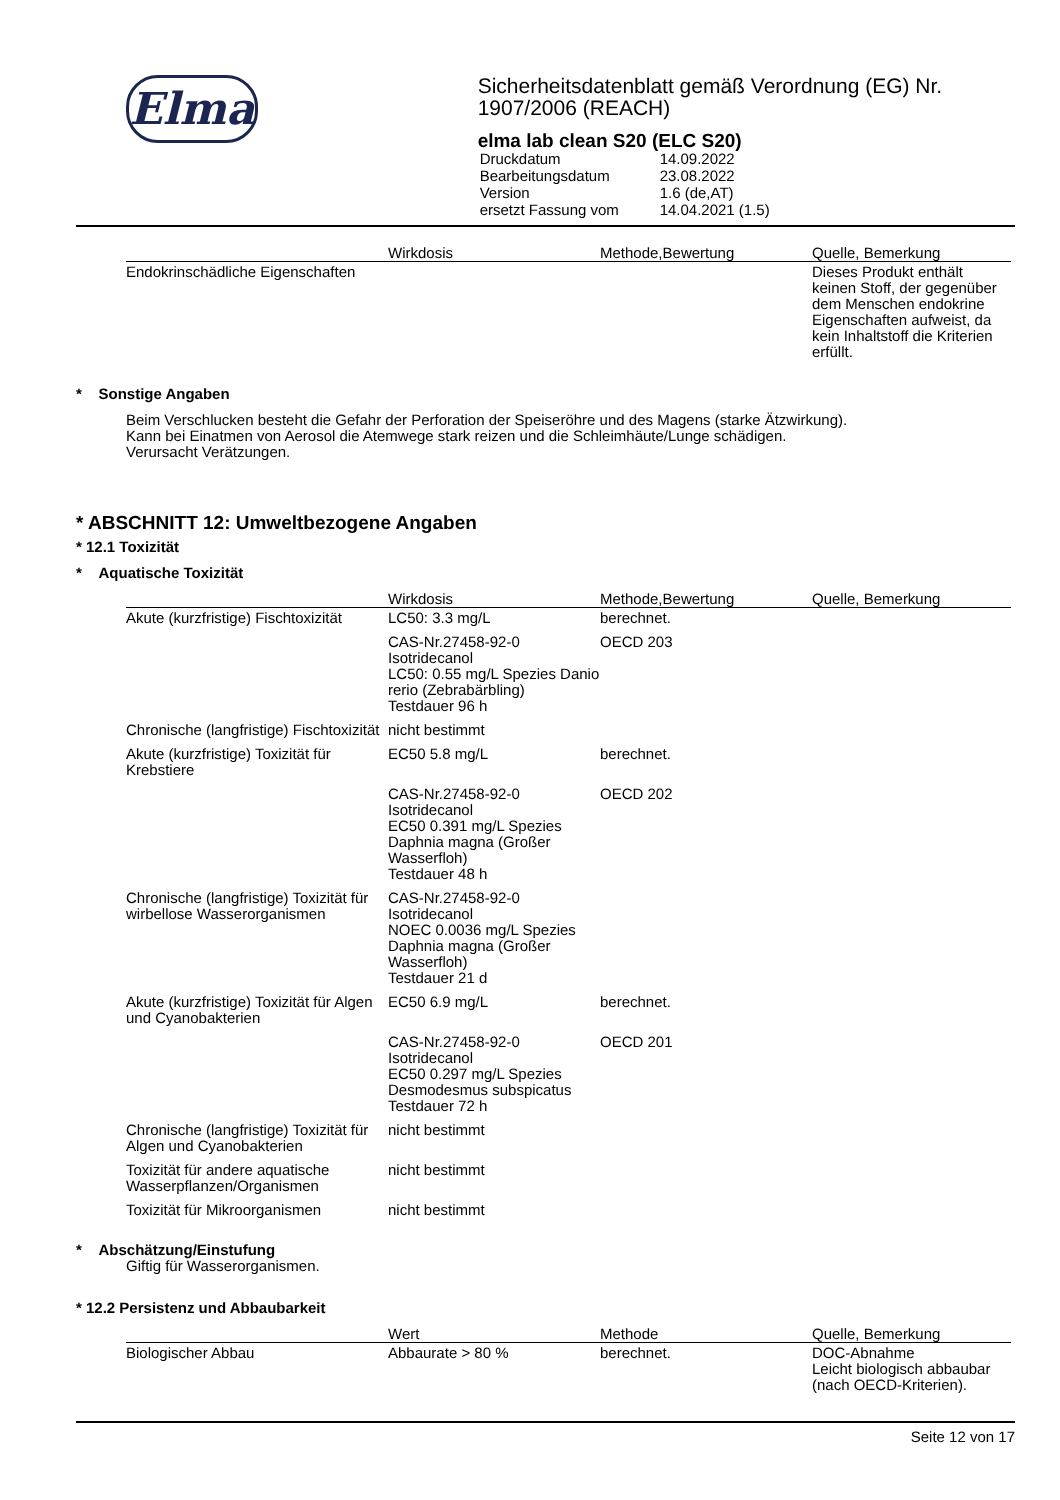Elma
Sicherheitsdatenblatt gemäß Verordnung (EG) Nr. 1907/2006 (REACH)
elma lab clean S20 (ELC S20)
| Druckdatum | 14.09.2022 |
| Bearbeitungsdatum | 23.08.2022 |
| Version | 1.6 (de,AT) |
| ersetzt Fassung vom | 14.04.2021 (1.5) |
| | Wirkdosis | Methode,Bewertung | Quelle, Bemerkung |
| --- | --- | --- | --- |
| Endokrinschädliche Eigenschaften | | | Dieses Produkt enthält keinen Stoff, der gegenüber dem Menschen endokrine Eigenschaften aufweist, da kein Inhaltstoff die Kriterien erfüllt. |
* Sonstige Angaben
Beim Verschlucken besteht die Gefahr der Perforation der Speiseröhre und des Magens (starke Ätzwirkung).
Kann bei Einatmen von Aerosol die Atemwege stark reizen und die Schleimhäute/Lunge schädigen.
Verursacht Verätzungen.
* ABSCHNITT 12: Umweltbezogene Angaben
* 12.1 Toxizität
* Aquatische Toxizität
| | Wirkdosis | Methode,Bewertung | Quelle, Bemerkung |
| --- | --- | --- | --- |
| Akute (kurzfristige) Fischtoxizität | LC50: 3.3 mg/L | berechnet. | |
| | CAS-Nr.27458-92-0 Isotridecanol LC50: 0.55 mg/L Spezies Danio rerio (Zebrabärbling) Testdauer 96 h | OECD 203 | |
| Chronische (langfristige) Fischtoxizität | nicht bestimmt | | |
| Akute (kurzfristige) Toxizität für Krebstiere | EC50 5.8 mg/L | berechnet. | |
| | CAS-Nr.27458-92-0 Isotridecanol EC50 0.391 mg/L Spezies Daphnia magna (Großer Wasserfloh) Testdauer 48 h | OECD 202 | |
| Chronische (langfristige) Toxizität für wirbellose Wasserorganismen | CAS-Nr.27458-92-0 Isotridecanol NOEC 0.0036 mg/L Spezies Daphnia magna (Großer Wasserfloh) Testdauer 21 d | | |
| Akute (kurzfristige) Toxizität für Algen und Cyanobakterien | EC50 6.9 mg/L | berechnet. | |
| | CAS-Nr.27458-92-0 Isotridecanol EC50 0.297 mg/L Spezies Desmodesmus subspicatus Testdauer 72 h | OECD 201 | |
| Chronische (langfristige) Toxizität für Algen und Cyanobakterien | nicht bestimmt | | |
| Toxizität für andere aquatische Wasserpflanzen/Organismen | nicht bestimmt | | |
| Toxizität für Mikroorganismen | nicht bestimmt | | |
* Abschätzung/Einstufung
Giftig für Wasserorganismen.
* 12.2 Persistenz und Abbaubarkeit
| | Wert | Methode | Quelle, Bemerkung |
| --- | --- | --- | --- |
| Biologischer Abbau | Abbaurate > 80 % | berechnet. | DOC-Abnahme Leicht biologisch abbaubar (nach OECD-Kriterien). |
Seite 12 von 17